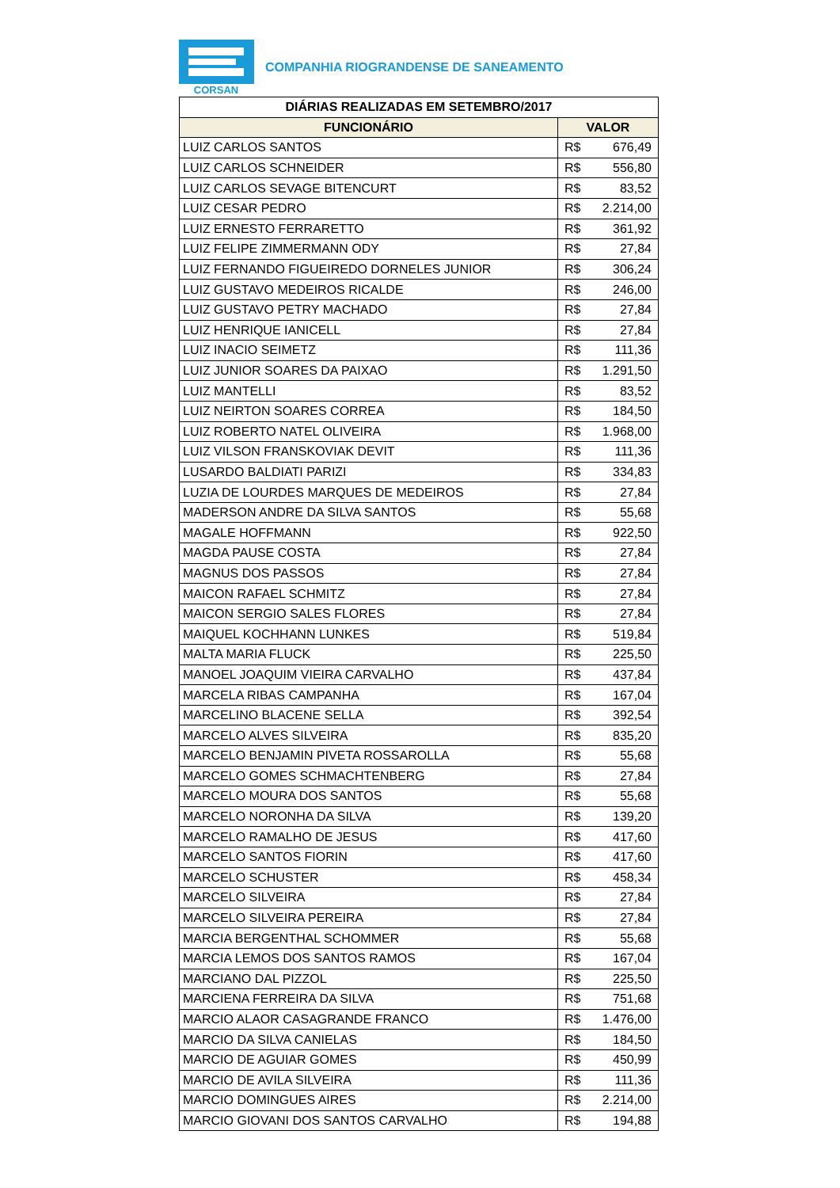CORSAN
COMPANHIA RIOGRANDENSE DE SANEAMENTO
| DIÁRIAS REALIZADAS EM SETEMBRO/2017 | |
| --- | --- |
| FUNCIONÁRIO | VALOR |
| LUIZ CARLOS SANTOS | R$ 676,49 |
| LUIZ CARLOS SCHNEIDER | R$ 556,80 |
| LUIZ CARLOS SEVAGE BITENCURT | R$ 83,52 |
| LUIZ CESAR PEDRO | R$ 2.214,00 |
| LUIZ ERNESTO FERRARETTO | R$ 361,92 |
| LUIZ FELIPE ZIMMERMANN ODY | R$ 27,84 |
| LUIZ FERNANDO FIGUEIREDO DORNELES JUNIOR | R$ 306,24 |
| LUIZ GUSTAVO MEDEIROS RICALDE | R$ 246,00 |
| LUIZ GUSTAVO PETRY MACHADO | R$ 27,84 |
| LUIZ HENRIQUE IANICELL | R$ 27,84 |
| LUIZ INACIO SEIMETZ | R$ 111,36 |
| LUIZ JUNIOR SOARES DA PAIXAO | R$ 1.291,50 |
| LUIZ MANTELLI | R$ 83,52 |
| LUIZ NEIRTON SOARES CORREA | R$ 184,50 |
| LUIZ ROBERTO NATEL OLIVEIRA | R$ 1.968,00 |
| LUIZ VILSON FRANSKOVIAK DEVIT | R$ 111,36 |
| LUSARDO BALDIATI PARIZI | R$ 334,83 |
| LUZIA DE LOURDES MARQUES DE MEDEIROS | R$ 27,84 |
| MADERSON ANDRE DA SILVA SANTOS | R$ 55,68 |
| MAGALE HOFFMANN | R$ 922,50 |
| MAGDA PAUSE COSTA | R$ 27,84 |
| MAGNUS DOS PASSOS | R$ 27,84 |
| MAICON RAFAEL SCHMITZ | R$ 27,84 |
| MAICON SERGIO SALES FLORES | R$ 27,84 |
| MAIQUEL KOCHHANN LUNKES | R$ 519,84 |
| MALTA MARIA FLUCK | R$ 225,50 |
| MANOEL JOAQUIM VIEIRA CARVALHO | R$ 437,84 |
| MARCELA RIBAS CAMPANHA | R$ 167,04 |
| MARCELINO BLACENE SELLA | R$ 392,54 |
| MARCELO ALVES SILVEIRA | R$ 835,20 |
| MARCELO BENJAMIN PIVETA ROSSAROLLA | R$ 55,68 |
| MARCELO GOMES SCHMACHTENBERG | R$ 27,84 |
| MARCELO MOURA DOS SANTOS | R$ 55,68 |
| MARCELO NORONHA DA SILVA | R$ 139,20 |
| MARCELO RAMALHO DE JESUS | R$ 417,60 |
| MARCELO SANTOS FIORIN | R$ 417,60 |
| MARCELO SCHUSTER | R$ 458,34 |
| MARCELO SILVEIRA | R$ 27,84 |
| MARCELO SILVEIRA PEREIRA | R$ 27,84 |
| MARCIA BERGENTHAL SCHOMMER | R$ 55,68 |
| MARCIA LEMOS DOS SANTOS RAMOS | R$ 167,04 |
| MARCIANO DAL PIZZOL | R$ 225,50 |
| MARCIENA FERREIRA DA SILVA | R$ 751,68 |
| MARCIO ALAOR CASAGRANDE FRANCO | R$ 1.476,00 |
| MARCIO DA SILVA CANIELAS | R$ 184,50 |
| MARCIO DE AGUIAR GOMES | R$ 450,99 |
| MARCIO DE AVILA SILVEIRA | R$ 111,36 |
| MARCIO DOMINGUES AIRES | R$ 2.214,00 |
| MARCIO GIOVANI DOS SANTOS CARVALHO | R$ 194,88 |